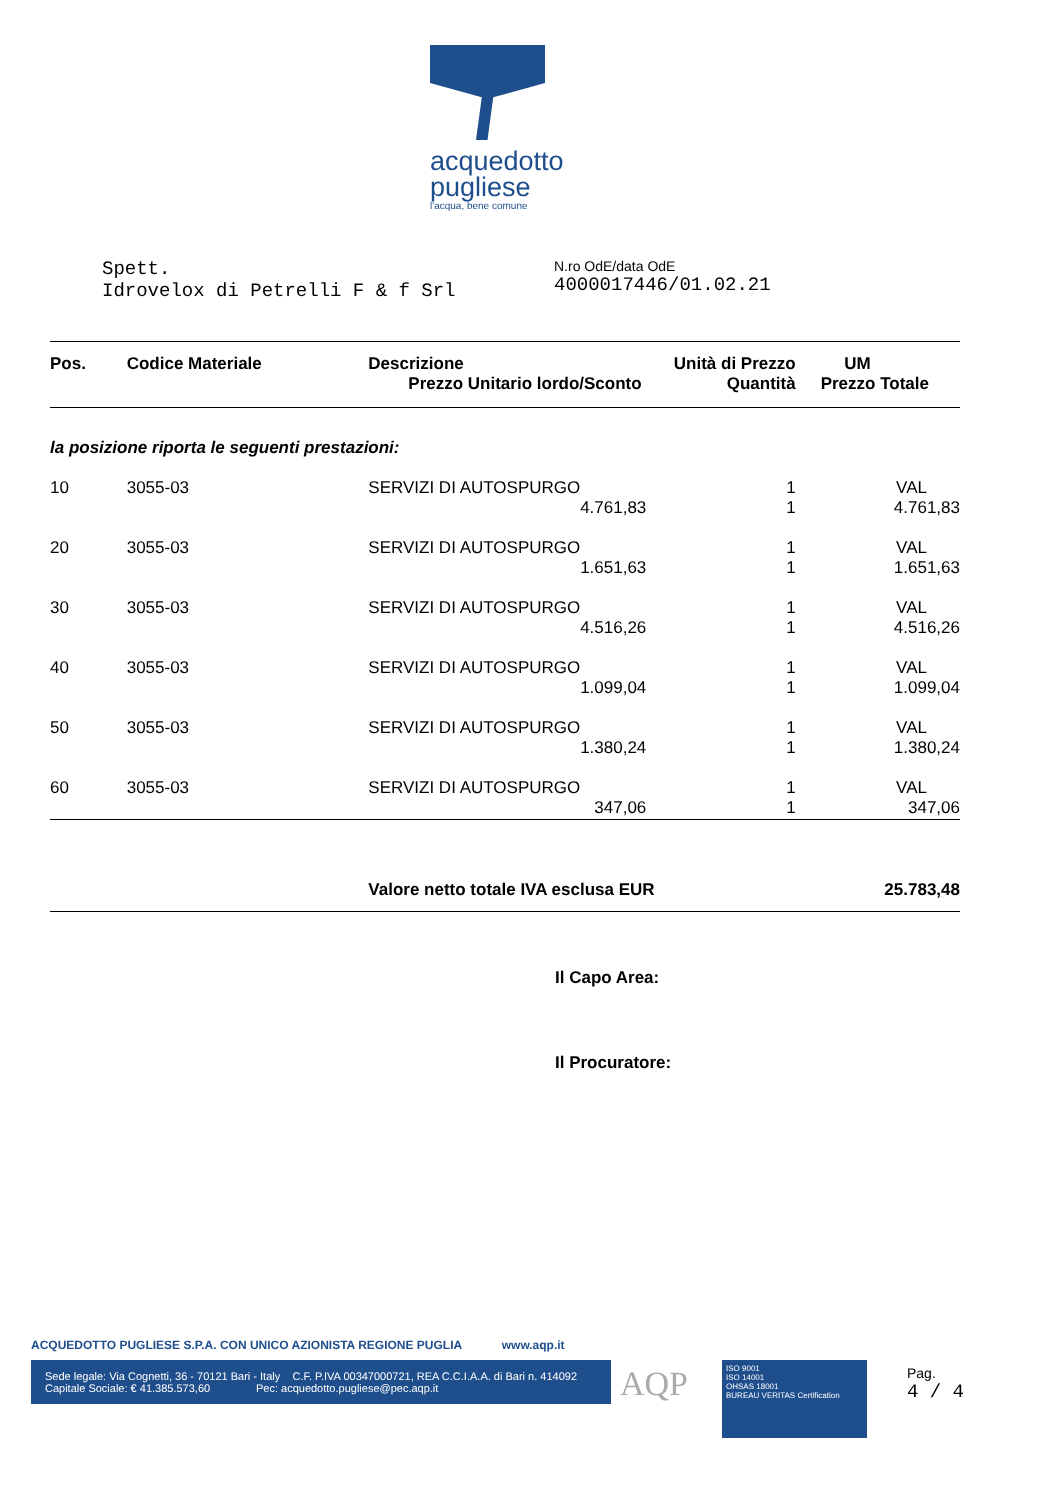acquedotto
pugliese
l'acqua, bene comune
Spett.
Idrovelox di Petrelli F & f Srl
N.ro OdE/data OdE
4000017446/01.02.21
| Pos. | Codice Materiale | Descrizione Prezzo Unitario lordo/Sconto | Unità di Prezzo Quantità | UM Prezzo Totale |
| --- | --- | --- | --- | --- |
| la posizione riporta le seguenti prestazioni: | | | | |
| 10 | 3055-03 | SERVIZI DI AUTOSPURGO 4.761,83 | 1 1 | VAL 4.761,83 |
| 20 | 3055-03 | SERVIZI DI AUTOSPURGO 1.651,63 | 1 1 | VAL 1.651,63 |
| 30 | 3055-03 | SERVIZI DI AUTOSPURGO 4.516,26 | 1 1 | VAL 4.516,26 |
| 40 | 3055-03 | SERVIZI DI AUTOSPURGO 1.099,04 | 1 1 | VAL 1.099,04 |
| 50 | 3055-03 | SERVIZI DI AUTOSPURGO 1.380,24 | 1 1 | VAL 1.380,24 |
| 60 | 3055-03 | SERVIZI DI AUTOSPURGO 347,06 | 1 1 | VAL 347,06 |
| | | Valore netto totale IVA esclusa EUR | | 25.783,48 |
Il Capo Area:
Il Procuratore:
ACQUEDOTTO PUGLIESE S.P.A. CON UNICO AZIONISTA REGIONE PUGLIA www.aqp.it
Sede legale: Via Cognetti, 36 - 70121 Bari - Italy C.F. P.IVA 00347000721, REA C.C.I.A.A. di Bari n. 414092
Capitale Sociale: € 41.385.573,60 Pec: acquedotto.pugliese@pec.aqp.it
AQP
ISO 9001
ISO 14001
OHSAS 18001
BUREAU VERITAS Certification
Pag.
4 / 4